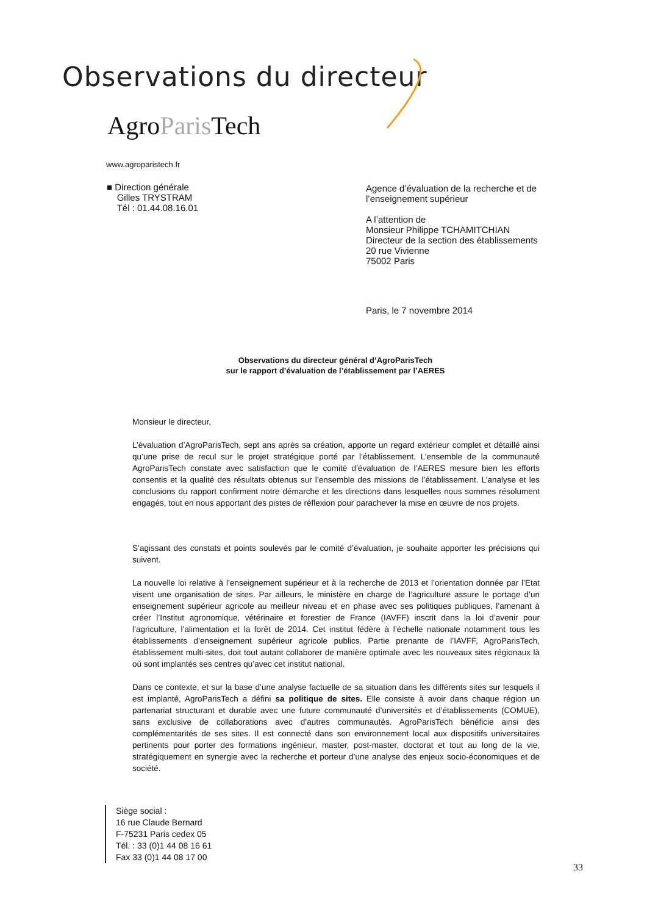Observations du directeur
AgroParis Tech
www.agroparistech.fr
■ Direction générale
Gilles TRYSTRAM
Tél : 01.44.08.16.01
Agence d’évaluation de la recherche et de
l’enseignement supérieur
A l’attention de
Monsieur Philippe TCHAMITCHIAN
Directeur de la section des établissements
20 rue Vivienne
75002 Paris
Paris, le 7 novembre 2014
Observations du directeur général d’AgroParisTech
sur le rapport d’évaluation de l’établissement par l’AERES
Monsieur le directeur,
L’évaluation d’AgroParisTech, sept ans après sa création, apporte un regard extérieur complet et détaillé ainsi qu’une prise de recul sur le projet stratégique porté par l’établissement. L’ensemble de la communauté AgroParisTech constate avec satisfaction que le comité d’évaluation de l’AERES mesure bien les efforts consentis et la qualité des résultats obtenus sur l’ensemble des missions de l’établissement. L’analyse et les conclusions du rapport confirment notre démarche et les directions dans lesquelles nous sommes résolument engagés, tout en nous apportant des pistes de réflexion pour parachever la mise en œuvre de nos projets.
S’agissant des constats et points soulevés par le comité d’évaluation, je souhaite apporter les précisions qui suivent.
La nouvelle loi relative à l’enseignement supérieur et à la recherche de 2013 et l’orientation donnée par l’Etat visent une organisation de sites. Par ailleurs, le ministère en charge de l’agriculture assure le portage d’un enseignement supérieur agricole au meilleur niveau et en phase avec ses politiques publiques, l’amenant à créer l’Institut agronomique, vétérinaire et forestier de France (IAVFF) inscrit dans la loi d’avenir pour l’agriculture, l’alimentation et la forêt de 2014. Cet institut fédère à l’échelle nationale notamment tous les établissements d’enseignement supérieur agricole publics. Partie prenante de l’IAVFF, AgroParisTech, établissement multi-sites, doit tout autant collaborer de manière optimale avec les nouveaux sites régionaux là où sont implantés ses centres qu’avec cet institut national.
Dans ce contexte, et sur la base d’une analyse factuelle de sa situation dans les différents sites sur lesquels il est implanté, AgroParisTech a défini sa politique de sites. Elle consiste à avoir dans chaque région un partenariat structurant et durable avec une future communauté d’universités et d’établissements (COMUE), sans exclusive de collaborations avec d’autres communautés. AgroParisTech bénéficie ainsi des complémentarités de ses sites. Il est connecté dans son environnement local aux dispositifs universitaires pertinents pour porter des formations ingénieur, master, post-master, doctorat et tout au long de la vie, stratégiquement en synergie avec la recherche et porteur d’une analyse des enjeux socio-économiques et de société.
Siège social :
16 rue Claude Bernard
F-75231 Paris cedex 05
Tél. : 33 (0)1 44 08 16 61
Fax 33 (0)1 44 08 17 00
33